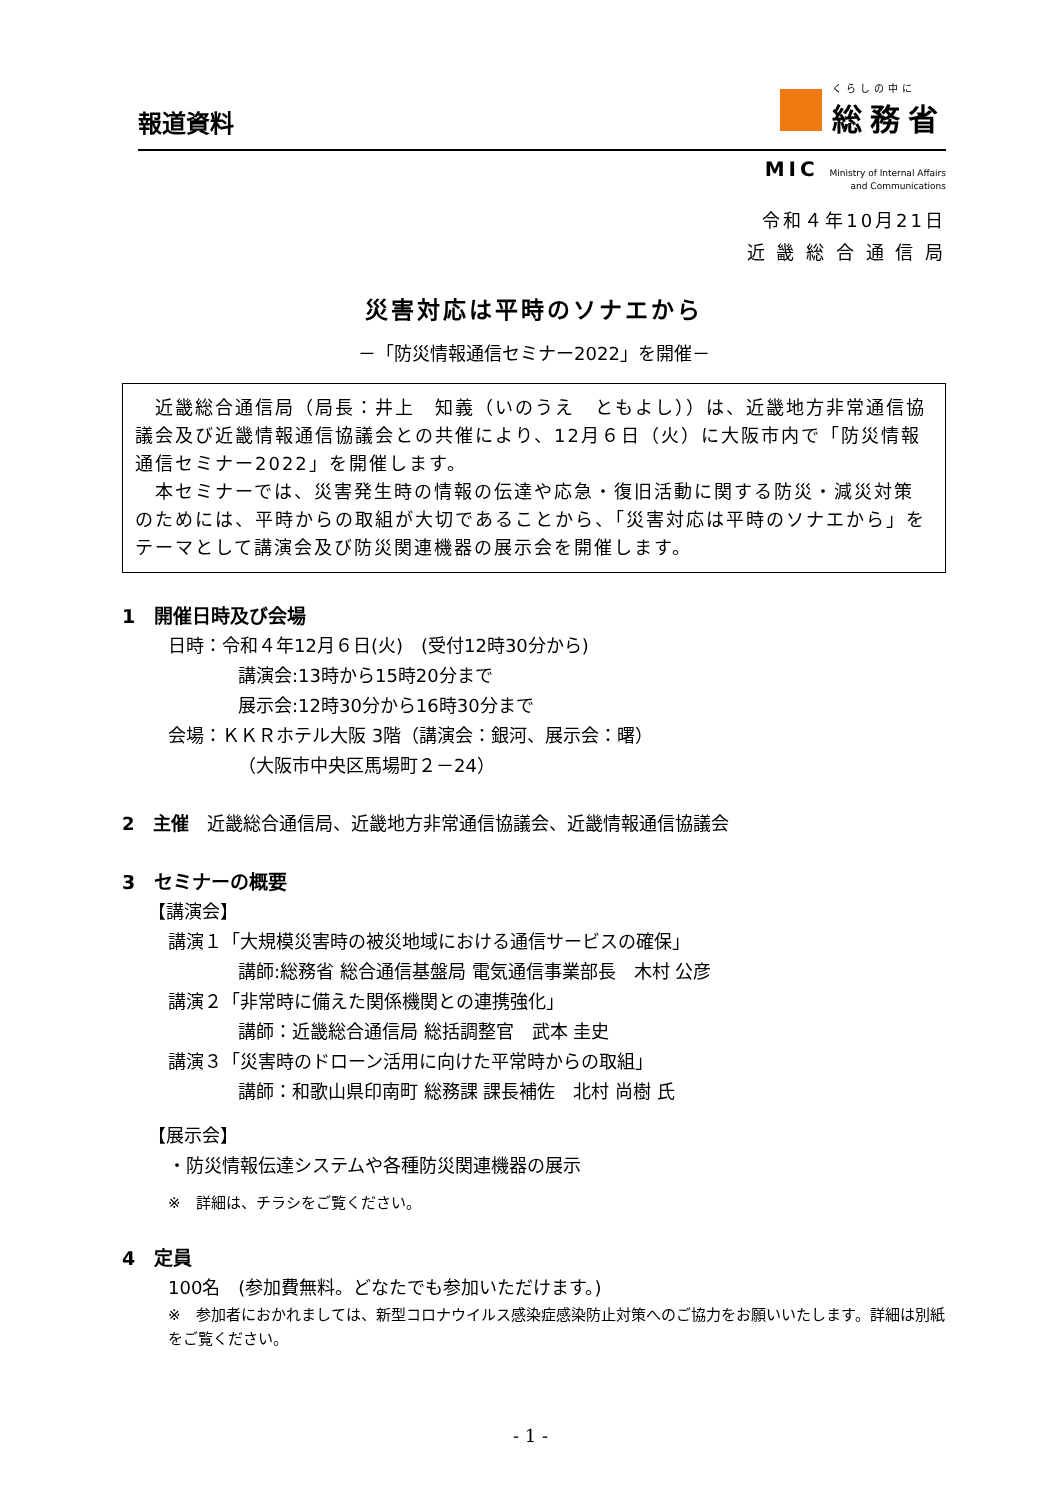報道資料
くらしの中に
総務省
MIC Ministry of Internal Affairs
and Communications
令和４年10月21日
近 畿 総 合 通 信 局
災害対応は平時のソナエから
－「防災情報通信セミナー2022」を開催－
　近畿総合通信局（局長：井上　知義（いのうえ　ともよし））は、近畿地方非常通信協議会及び近畿情報通信協議会との共催により、12月６日（火）に大阪市内で「防災情報通信セミナー2022」を開催します。
　本セミナーでは、災害発生時の情報の伝達や応急・復旧活動に関する防災・減災対策のためには、平時からの取組が大切であることから、「災害対応は平時のソナエから」をテーマとして講演会及び防災関連機器の展示会を開催します。
1　開催日時及び会場
日時：令和４年12月６日(火)　(受付12時30分から)
講演会:13時から15時20分まで
展示会:12時30分から16時30分まで
会場：ＫＫＲホテル大阪 3階（講演会：銀河、展示会：曙）
（大阪市中央区馬場町２－24）
2　主催　近畿総合通信局、近畿地方非常通信協議会、近畿情報通信協議会
3　セミナーの概要
【講演会】
講演１「大規模災害時の被災地域における通信サービスの確保」
講師:総務省 総合通信基盤局 電気通信事業部長　木村 公彦
講演２「非常時に備えた関係機関との連携強化」
講師：近畿総合通信局 総括調整官　武本 圭史
講演３「災害時のドローン活用に向けた平常時からの取組」
講師：和歌山県印南町 総務課 課長補佐　北村 尚樹 氏
【展示会】
・防災情報伝達システムや各種防災関連機器の展示
※　詳細は、チラシをご覧ください。
4　定員
100名　(参加費無料。どなたでも参加いただけます。)
※　参加者におかれましては、新型コロナウイルス感染症感染防止対策へのご協力をお願いいたします。詳細は別紙をご覧ください。
- 1 -